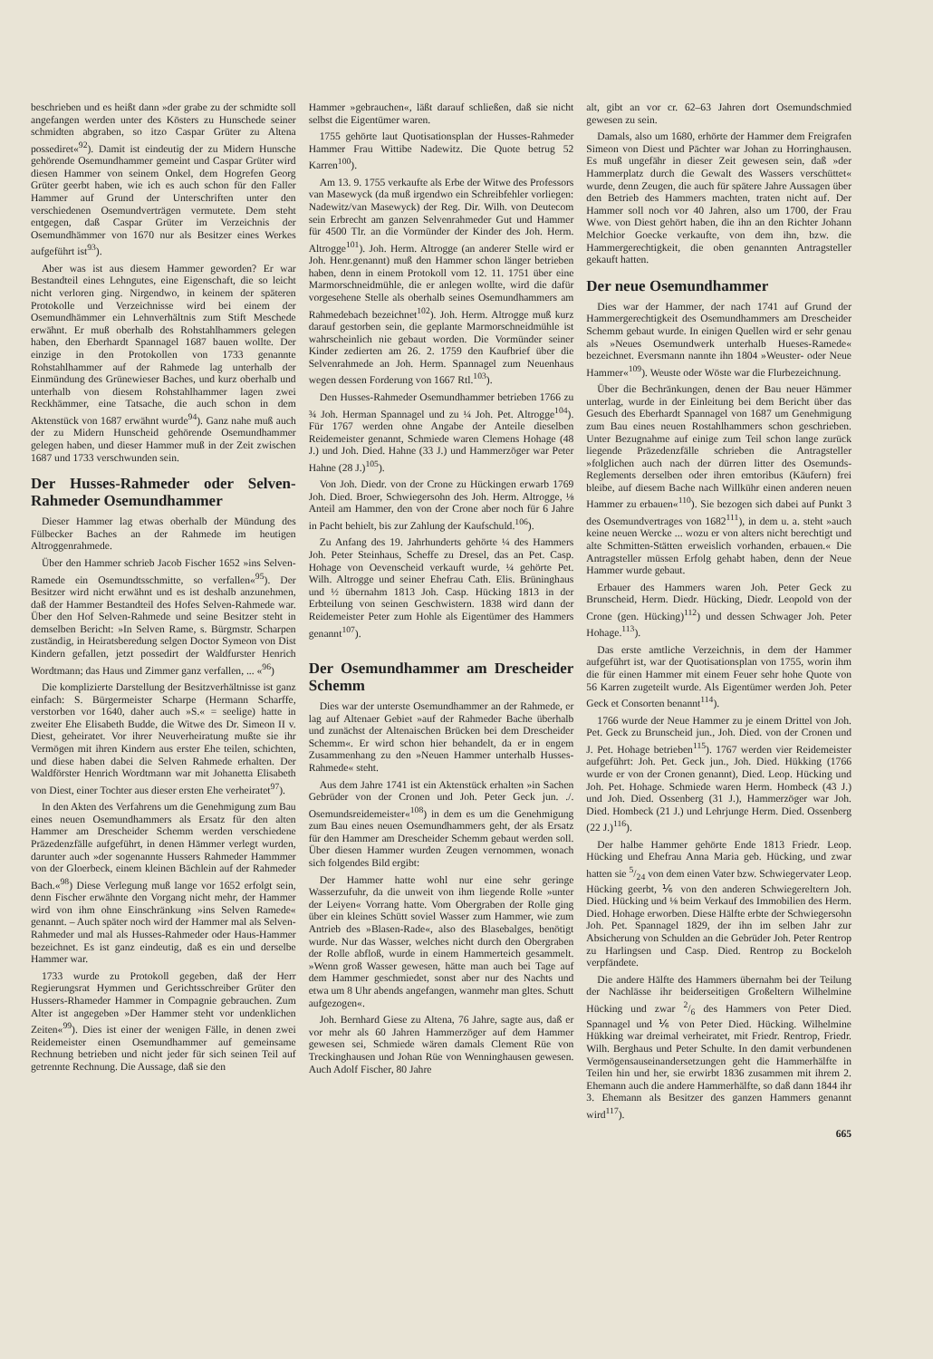beschrieben und es heißt dann »der grabe zu der schmidte soll angefangen werden unter des Kösters zu Hunschede seiner schmidten abgraben, so itzo Caspar Grüter zu Altena possediret«<sup>92</sup>). Damit ist eindeutig der zu Midern Hunsche gehörende Osemundhammer gemeint und Caspar Grüter wird diesen Hammer von seinem Onkel, dem Hogrefen Georg Grüter geerbt haben, wie ich es auch schon für den Faller Hammer auf Grund der Unterschriften unter den verschiedenen Osemundverträgen vermutete. Dem steht entgegen, daß Caspar Grüter im Verzeichnis der Osemundhämmer von 1670 nur als Besitzer eines Werkes aufgeführt ist<sup>93</sup>).
Aber was ist aus diesem Hammer geworden? Er war Bestandteil eines Lehngutes, eine Eigenschaft, die so leicht nicht verloren ging. Nirgendwo, in keinem der späteren Protokolle und Verzeichnisse wird bei einem der Osemundhämmer ein Lehnverhältnis zum Stift Meschede erwähnt. Er muß oberhalb des Rohstahlhammers gelegen haben, den Eberhardt Spannagel 1687 bauen wollte. Der einzige in den Protokollen von 1733 genannte Rohstahlhammer auf der Rahmede lag unterhalb der Einmündung des Grünewieser Baches, und kurz oberhalb und unterhalb von diesem Rohstahlhammer lagen zwei Reckhämmer, eine Tatsache, die auch schon in dem Aktenstück von 1687 erwähnt wurde<sup>94</sup>). Ganz nahe muß auch der zu Midern Hunscheid gehörende Osemundhammer gelegen haben, und dieser Hammer muß in der Zeit zwischen 1687 und 1733 verschwunden sein.
Der Husses-Rahmeder oder Selven-Rahmeder Osemundhammer
Dieser Hammer lag etwas oberhalb der Mündung des Fülbecker Baches an der Rahmede im heutigen Altroggenrahmede.
Über den Hammer schrieb Jacob Fischer 1652 »ins Selven-Ramede ein Osemundtsschmitte, so verfallen«<sup>95</sup>). Der Besitzer wird nicht erwähnt und es ist deshalb anzunehmen, daß der Hammer Bestandteil des Hofes Selven-Rahmede war. Über den Hof Selven-Rahmede und seine Besitzer steht in demselben Bericht: »In Selven Rame, s. Bürgmstr. Scharpen zuständig, in Heiratsberedung selgen Doctor Symeon von Dist Kindern gefallen, jetzt possedirt der Waldfurster Henrich Wordtmann; das Haus und Zimmer ganz verfallen, ... «<sup>96</sup>)
Die komplizierte Darstellung der Besitzverhältnisse ist ganz einfach: S. Bürgermeister Scharpe (Hermann Scharffe, verstorben vor 1640, daher auch »S.« = seelige) hatte in zweiter Ehe Elisabeth Budde, die Witwe des Dr. Simeon II v. Diest, geheiratet. Vor ihrer Neuverheiratung mußte sie ihr Vermögen mit ihren Kindern aus erster Ehe teilen, schichten, und diese haben dabei die Selven Rahmede erhalten. Der Waldförster Henrich Wordtmann war mit Johanetta Elisabeth von Diest, einer Tochter aus dieser ersten Ehe verheiratet<sup>97</sup>).
In den Akten des Verfahrens um die Genehmigung zum Bau eines neuen Osemundhammers als Ersatz für den alten Hammer am Drescheider Schemm werden verschiedene Präzedenzfälle aufgeführt, in denen Hämmer verlegt wurden, darunter auch »der sogenannte Hussers Rahmeder Hammmer von der Gloerbeck, einem kleinen Bächlein auf der Rahmeder Bach.«<sup>98</sup>) Diese Verlegung muß lange vor 1652 erfolgt sein, denn Fischer erwähnte den Vorgang nicht mehr, der Hammer wird von ihm ohne Einschränkung »ins Selven Ramede« genannt. – Auch später noch wird der Hammer mal als Selven-Rahmeder und mal als Husses-Rahmeder oder Haus-Hammer bezeichnet. Es ist ganz eindeutig, daß es ein und derselbe Hammer war.
1733 wurde zu Protokoll gegeben, daß der Herr Regierungsrat Hymmen und Gerichtsschreiber Grüter den Hussers-Rhameder Hammer in Compagnie gebrauchen. Zum Alter ist angegeben »Der Hammer steht vor undenklichen Zeiten«<sup>99</sup>). Dies ist einer der wenigen Fälle, in denen zwei Reidemeister einen Osemundhammer auf gemeinsame Rechnung betrieben und nicht jeder für sich seinen Teil auf getrennte Rechnung. Die Aussage, daß sie den
Hammer »gebrauchen«, läßt darauf schließen, daß sie nicht selbst die Eigentümer waren.
1755 gehörte laut Quotisationsplan der Husses-Rahmeder Hammer Frau Wittibe Nadewitz. Die Quote betrug 52 Karren<sup>100</sup>).
Am 13. 9. 1755 verkaufte als Erbe der Witwe des Professors van Masewyck (da muß irgendwo ein Schreibfehler vorliegen: Nadewitz/van Masewyck) der Reg. Dir. Wilh. von Deutecom sein Erbrecht am ganzen Selvenrahmeder Gut und Hammer für 4500 Tlr. an die Vormünder der Kinder des Joh. Herm. Altrogge<sup>101</sup>). Joh. Herm. Altrogge (an anderer Stelle wird er Joh. Henr.genannt) muß den Hammer schon länger betrieben haben, denn in einem Protokoll vom 12. 11. 1751 über eine Marmorschneidmühle, die er anlegen wollte, wird die dafür vorgesehene Stelle als oberhalb seines Osemundhammers am Rahmedebach bezeichnet<sup>102</sup>). Joh. Herm. Altrogge muß kurz darauf gestorben sein, die geplante Marmorschneidmühle ist wahrscheinlich nie gebaut worden. Die Vormünder seiner Kinder zedierten am 26. 2. 1759 den Kaufbrief über die Selvenrahmede an Joh. Herm. Spannagel zum Neuenhaus wegen dessen Forderung von 1667 Rtl.<sup>103</sup>).
Den Husses-Rahmeder Osemundhammer betrieben 1766 zu ¾ Joh. Herman Spannagel und zu ¼ Joh. Pet. Altrogge<sup>104</sup>). Für 1767 werden ohne Angabe der Anteile dieselben Reidemeister genannt, Schmiede waren Clemens Hohage (48 J.) und Joh. Died. Hahne (33 J.) und Hammerzöger war Peter Hahne (28 J.)<sup>105</sup>).
Von Joh. Diedr. von der Crone zu Hückingen erwarb 1769 Joh. Died. Broer, Schwiegersohn des Joh. Herm. Altrogge, ⅛ Anteil am Hammer, den von der Crone aber noch für 6 Jahre in Pacht behielt, bis zur Zahlung der Kaufschuld.<sup>106</sup>).
Zu Anfang des 19. Jahrhunderts gehörte ¼ des Hammers Joh. Peter Steinhaus, Scheffe zu Dresel, das an Pet. Casp. Hohage von Oevenscheid verkauft wurde, ¼ gehörte Pet. Wilh. Altrogge und seiner Ehefrau Cath. Elis. Brüninghaus und ½ übernahm 1813 Joh. Casp. Hücking 1813 in der Erbteilung von seinen Geschwistern. 1838 wird dann der Reidemeister Peter zum Hohle als Eigentümer des Hammers genannt<sup>107</sup>).
Der Osemundhammer am Drescheider Schemm
Dies war der unterste Osemundhammer an der Rahmede, er lag auf Altenaer Gebiet »auf der Rahmeder Bache überhalb und zunächst der Altenaischen Brücken bei dem Drescheider Schemm«. Er wird schon hier behandelt, da er in engem Zusammenhang zu den »Neuen Hammer unterhalb Husses-Rahmede« steht.
Aus dem Jahre 1741 ist ein Aktenstück erhalten »in Sachen Gebrüder von der Cronen und Joh. Peter Geck jun. ./. Osemundsreidemeister«<sup>108</sup>) in dem es um die Genehmigung zum Bau eines neuen Osemundhammers geht, der als Ersatz für den Hammer am Drescheider Schemm gebaut werden soll. Über diesen Hammer wurden Zeugen vernommen, wonach sich folgendes Bild ergibt:
Der Hammer hatte wohl nur eine sehr geringe Wasserzufuhr, da die unweit von ihm liegende Rolle »unter der Leiyen« Vorrang hatte. Vom Obergraben der Rolle ging über ein kleines Schütt soviel Wasser zum Hammer, wie zum Antrieb des »Blasen-Rade«, also des Blasebalges, benötigt wurde. Nur das Wasser, welches nicht durch den Obergraben der Rolle abfloß, wurde in einem Hammerteich gesammelt. »Wenn groß Wasser gewesen, hätte man auch bei Tage auf dem Hammer geschmiedet, sonst aber nur des Nachts und etwa um 8 Uhr abends angefangen, wanmehr man gltes. Schutt aufgezogen«.
Joh. Bernhard Giese zu Altena, 76 Jahre, sagte aus, daß er vor mehr als 60 Jahren Hammerzöger auf dem Hammer gewesen sei, Schmiede wären damals Clement Rüe von Treckinghausen und Johan Rüe von Wenninghausen gewesen. Auch Adolf Fischer, 80 Jahre
alt, gibt an vor cr. 62–63 Jahren dort Osemundschmied gewesen zu sein.
Damals, also um 1680, erhörte der Hammer dem Freigrafen Simeon von Diest und Pächter war Johan zu Horringhausen. Es muß ungefähr in dieser Zeit gewesen sein, daß »der Hammerplatz durch die Gewalt des Wassers verschüttet« wurde, denn Zeugen, die auch für spätere Jahre Aussagen über den Betrieb des Hammers machten, traten nicht auf. Der Hammer soll noch vor 40 Jahren, also um 1700, der Frau Wwe. von Diest gehört haben, die ihn an den Richter Johann Melchior Goecke verkaufte, von dem ihn, bzw. die Hammergerechtigkeit, die oben genannten Antragsteller gekauft hatten.
Der neue Osemundhammer
Dies war der Hammer, der nach 1741 auf Grund der Hammergerechtigkeit des Osemundhammers am Drescheider Schemm gebaut wurde. In einigen Quellen wird er sehr genau als »Neues Osemundwerk unterhalb Hueses-Ramede« bezeichnet. Eversmann nannte ihn 1804 »Weuster- oder Neue Hammer«<sup>109</sup>). Weuste oder Wöste war die Flurbezeichnung.
Über die Bechränkungen, denen der Bau neuer Hämmer unterlag, wurde in der Einleitung bei dem Bericht über das Gesuch des Eberhardt Spannagel von 1687 um Genehmigung zum Bau eines neuen Rostahlhammers schon geschrieben. Unter Bezugnahme auf einige zum Teil schon lange zurück liegende Präzedenzfälle schrieben die Antragsteller »folglichen auch nach der dürren litter des Osemunds-Reglements derselben oder ihren emtoribus (Käufern) frei bleibe, auf diesem Bache nach Willkühr einen anderen neuen Hammer zu erbauen«<sup>110</sup>). Sie bezogen sich dabei auf Punkt 3 des Osemundvertrages von 1682<sup>111</sup>), in dem u. a. steht »auch keine neuen Wercke ... wozu er von alters nicht berechtigt und alte Schmitten-Stätten erweislich vorhanden, erbauen.« Die Antragsteller müssen Erfolg gehabt haben, denn der Neue Hammer wurde gebaut.
Erbauer des Hammers waren Joh. Peter Geck zu Brunscheid, Herm. Diedr. Hücking, Diedr. Leopold von der Crone (gen. Hücking)<sup>112</sup>) und dessen Schwager Joh. Peter Hohage.<sup>113</sup>).
Das erste amtliche Verzeichnis, in dem der Hammer aufgeführt ist, war der Quotisationsplan von 1755, worin ihm die für einen Hammer mit einem Feuer sehr hohe Quote von 56 Karren zugeteilt wurde. Als Eigentümer werden Joh. Peter Geck et Consorten benannt<sup>114</sup>).
1766 wurde der Neue Hammer zu je einem Drittel von Joh. Pet. Geck zu Brunscheid jun., Joh. Died. von der Cronen und J. Pet. Hohage betrieben<sup>115</sup>). 1767 werden vier Reidemeister aufgeführt: Joh. Pet. Geck jun., Joh. Died. Hükking (1766 wurde er von der Cronen genannt), Died. Leop. Hücking und Joh. Pet. Hohage. Schmiede waren Herm. Hombeck (43 J.) und Joh. Died. Ossenberg (31 J.), Hammerzöger war Joh. Died. Hombeck (21 J.) und Lehrjunge Herm. Died. Ossenberg (22 J.)<sup>116</sup>).
Der halbe Hammer gehörte Ende 1813 Friedr. Leop. Hücking und Ehefrau Anna Maria geb. Hücking, und zwar hatten sie 5/24 von dem einen Vater bzw. Schwiegervater Leop. Hücking geerbt, ⅙ von den anderen Schwiegereltern Joh. Died. Hücking und ⅛ beim Verkauf des Immobilien des Herm. Died. Hohage erworben. Diese Hälfte erbte der Schwiegersohn Joh. Pet. Spannagel 1829, der ihn im selben Jahr zur Absicherung von Schulden an die Gebrüder Joh. Peter Rentrop zu Harlingsen und Casp. Died. Rentrop zu Bockeloh verpfändete.
Die andere Hälfte des Hammers übernahm bei der Teilung der Nachlässe ihr beiderseitigen Großeltern Wilhelmine Hücking und zwar 2/6 des Hammers von Peter Died. Spannagel und ⅙ von Peter Died. Hücking. Wilhelmine Hükking war dreimal verheiratet, mit Friedr. Rentrop, Friedr. Wilh. Berghaus und Peter Schulte. In den damit verbundenen Vermögensauseinandersetzungen geht die Hammerhälfte in Teilen hin und her, sie erwirbt 1836 zusammen mit ihrem 2. Ehemann auch die andere Hammerhälfte, so daß dann 1844 ihr 3. Ehemann als Besitzer des ganzen Hammers genannt wird<sup>117</sup>).
665